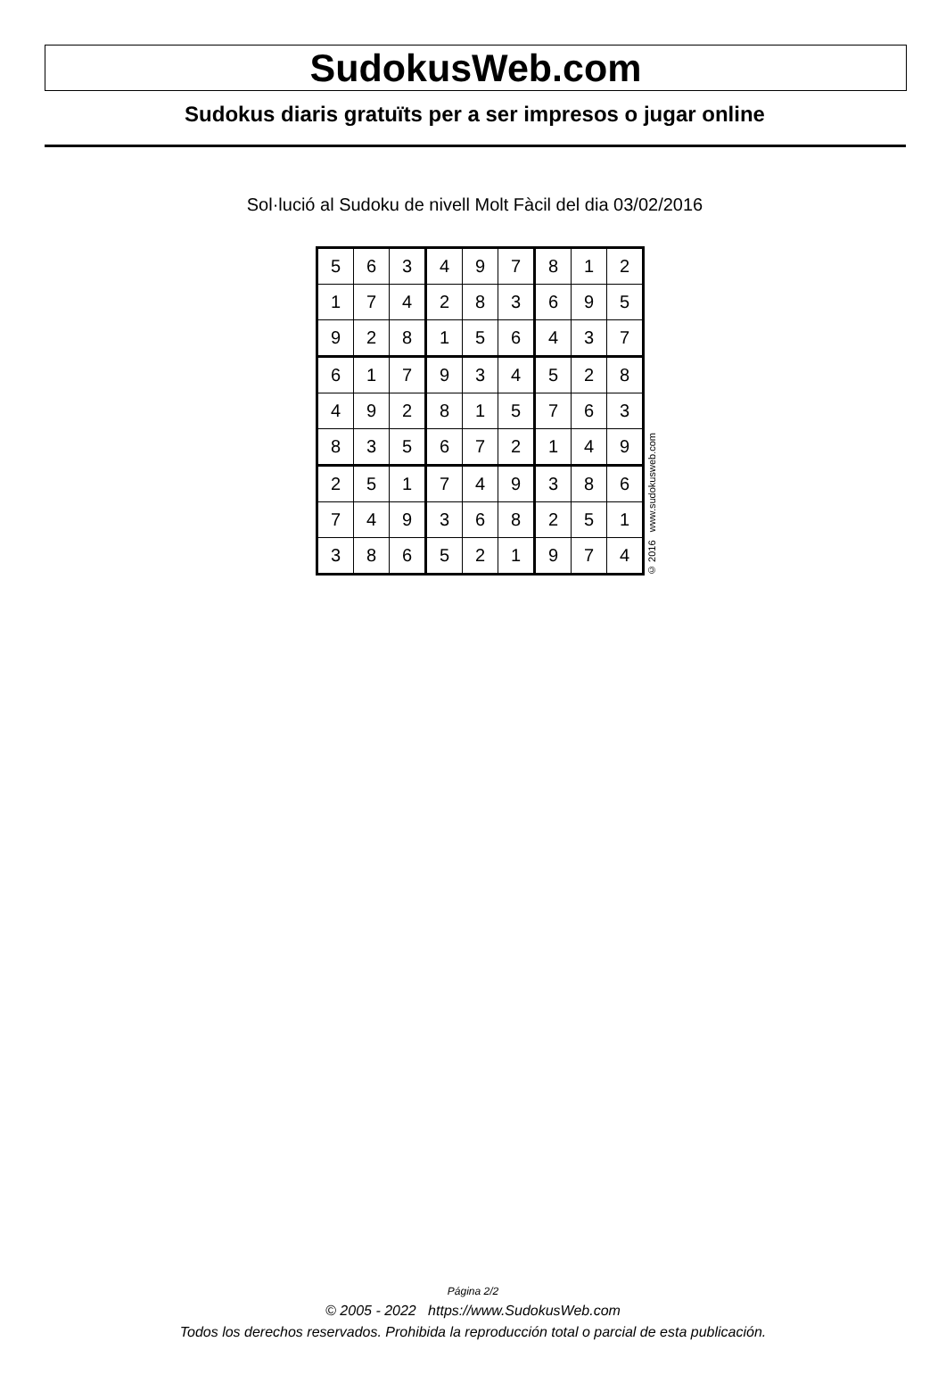SudokusWeb.com
Sudokus diaris gratuïts per a ser impresos o jugar online
Sol·lució al Sudoku de nivell Molt Fàcil del dia 03/02/2016
| 5 | 6 | 3 | 4 | 9 | 7 | 8 | 1 | 2 |
| 1 | 7 | 4 | 2 | 8 | 3 | 6 | 9 | 5 |
| 9 | 2 | 8 | 1 | 5 | 6 | 4 | 3 | 7 |
| 6 | 1 | 7 | 9 | 3 | 4 | 5 | 2 | 8 |
| 4 | 9 | 2 | 8 | 1 | 5 | 7 | 6 | 3 |
| 8 | 3 | 5 | 6 | 7 | 2 | 1 | 4 | 9 |
| 2 | 5 | 1 | 7 | 4 | 9 | 3 | 8 | 6 |
| 7 | 4 | 9 | 3 | 6 | 8 | 2 | 5 | 1 |
| 3 | 8 | 6 | 5 | 2 | 1 | 9 | 7 | 4 |
© 2016 www.sudokusweb.com
Página 2/2
© 2005 - 2022 https://www.SudokusWeb.com
Todos los derechos reservados. Prohibida la reproducción total o parcial de esta publicación.